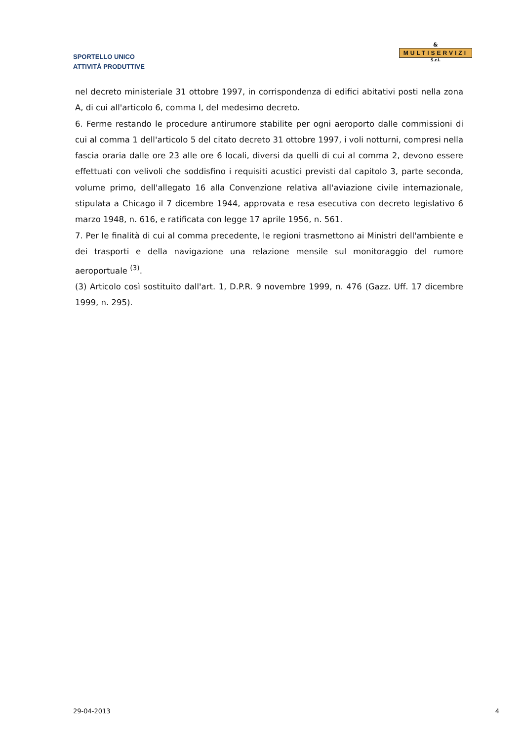SPORTELLO UNICO
ATTIVITÀ PRODUTTIVE
&
MULTISERVIZI
S.r.l.
nel decreto ministeriale 31 ottobre 1997, in corrispondenza di edifici abitativi posti nella zona A, di cui all'articolo 6, comma I, del medesimo decreto.
6. Ferme restando le procedure antirumore stabilite per ogni aeroporto dalle commissioni di cui al comma 1 dell'articolo 5 del citato decreto 31 ottobre 1997, i voli notturni, compresi nella fascia oraria dalle ore 23 alle ore 6 locali, diversi da quelli di cui al comma 2, devono essere effettuati con velivoli che soddisfino i requisiti acustici previsti dal capitolo 3, parte seconda, volume primo, dell'allegato 16 alla Convenzione relativa all'aviazione civile internazionale, stipulata a Chicago il 7 dicembre 1944, approvata e resa esecutiva con decreto legislativo 6 marzo 1948, n. 616, e ratificata con legge 17 aprile 1956, n. 561.
7. Per le finalità di cui al comma precedente, le regioni trasmettono ai Ministri dell'ambiente e dei trasporti e della navigazione una relazione mensile sul monitoraggio del rumore aeroportuale <sup>(3)</sup>.
(3) Articolo così sostituito dall'art. 1, D.P.R. 9 novembre 1999, n. 476 (Gazz. Uff. 17 dicembre 1999, n. 295).
29-04-2013 4